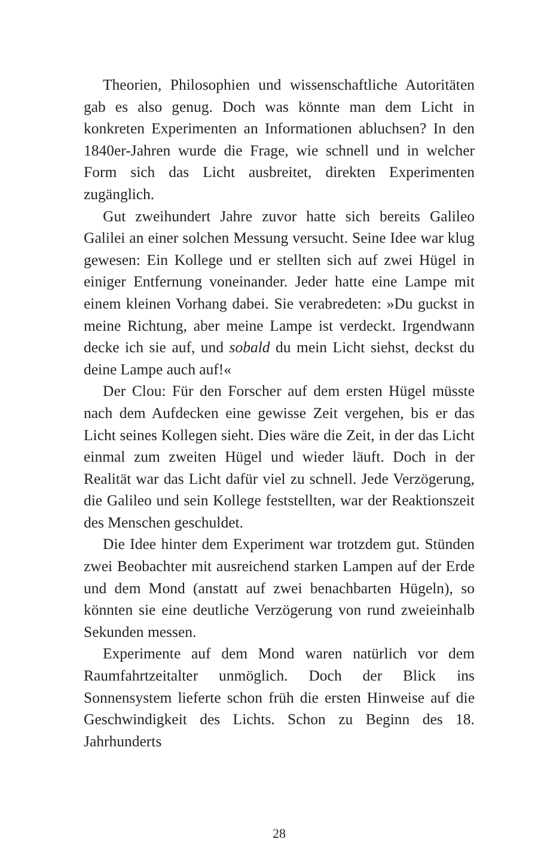Theorien, Philosophien und wissenschaftliche Autoritäten gab es also genug. Doch was könnte man dem Licht in konkreten Experimenten an Informationen abluchsen? In den 1840er-Jahren wurde die Frage, wie schnell und in welcher Form sich das Licht ausbreitet, direkten Experimenten zugänglich.
Gut zweihundert Jahre zuvor hatte sich bereits Galileo Galilei an einer solchen Messung versucht. Seine Idee war klug gewesen: Ein Kollege und er stellten sich auf zwei Hügel in einiger Entfernung voneinander. Jeder hatte eine Lampe mit einem kleinen Vorhang dabei. Sie verabredeten: »Du guckst in meine Richtung, aber meine Lampe ist verdeckt. Irgendwann decke ich sie auf, und sobald du mein Licht siehst, deckst du deine Lampe auch auf!«
Der Clou: Für den Forscher auf dem ersten Hügel müsste nach dem Aufdecken eine gewisse Zeit vergehen, bis er das Licht seines Kollegen sieht. Dies wäre die Zeit, in der das Licht einmal zum zweiten Hügel und wieder läuft. Doch in der Realität war das Licht dafür viel zu schnell. Jede Verzögerung, die Galileo und sein Kollege feststellten, war der Reaktionszeit des Menschen geschuldet.
Die Idee hinter dem Experiment war trotzdem gut. Stünden zwei Beobachter mit ausreichend starken Lampen auf der Erde und dem Mond (anstatt auf zwei benachbarten Hügeln), so könnten sie eine deutliche Verzögerung von rund zweieinhalb Sekunden messen.
Experimente auf dem Mond waren natürlich vor dem Raumfahrtzeitalter unmöglich. Doch der Blick ins Sonnensystem lieferte schon früh die ersten Hinweise auf die Geschwindigkeit des Lichts. Schon zu Beginn des 18. Jahrhunderts
28